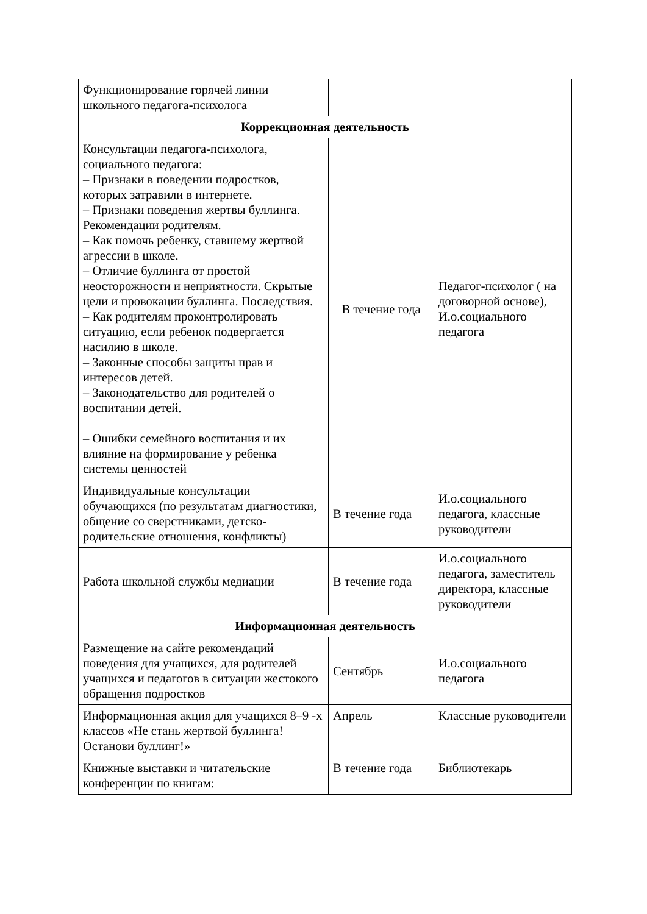| Функционирование горячей линии школьного педагога-психолога | | |
| Коррекционная деятельность | | |
| Консультации педагога-психолога, социального педагога: – Признаки в поведении подростков, которых затравили в интернете. – Признаки поведения жертвы буллинга. Рекомендации родителям. – Как помочь ребенку, ставшему жертвой агрессии в школе. – Отличие буллинга от простой неосторожности и неприятности. Скрытые цели и провокации буллинга. Последствия. – Как родителям проконтролировать ситуацию, если ребенок подвергается насилию в школе. – Законные способы защиты прав и интересов детей. – Законодательство для родителей о воспитании детей. – Ошибки семейного воспитания и их влияние на формирование у ребенка системы ценностей | В течение года | Педагог-психолог ( на договорной основе), И.о.социального педагога |
| Индивидуальные консультации обучающихся (по результатам диагностики, общение со сверстниками, детско-родительские отношения, конфликты) | В течение года | И.о.социального педагога, классные руководители |
| Работа школьной службы медиации | В течение года | И.о.социального педагога, заместитель директора, классные руководители |
| Информационная деятельность | | |
| Размещение на сайте рекомендаций поведения для учащихся, для родителей учащихся и педагогов в ситуации жестокого обращения подростков | Сентябрь | И.о.социального педагога |
| Информационная акция для учащихся 8–9 -х классов «Не стань жертвой буллинга! Останови буллинг!» | Апрель | Классные руководители |
| Книжные выставки и читательские конференции по книгам: | В течение года | Библиотекарь |